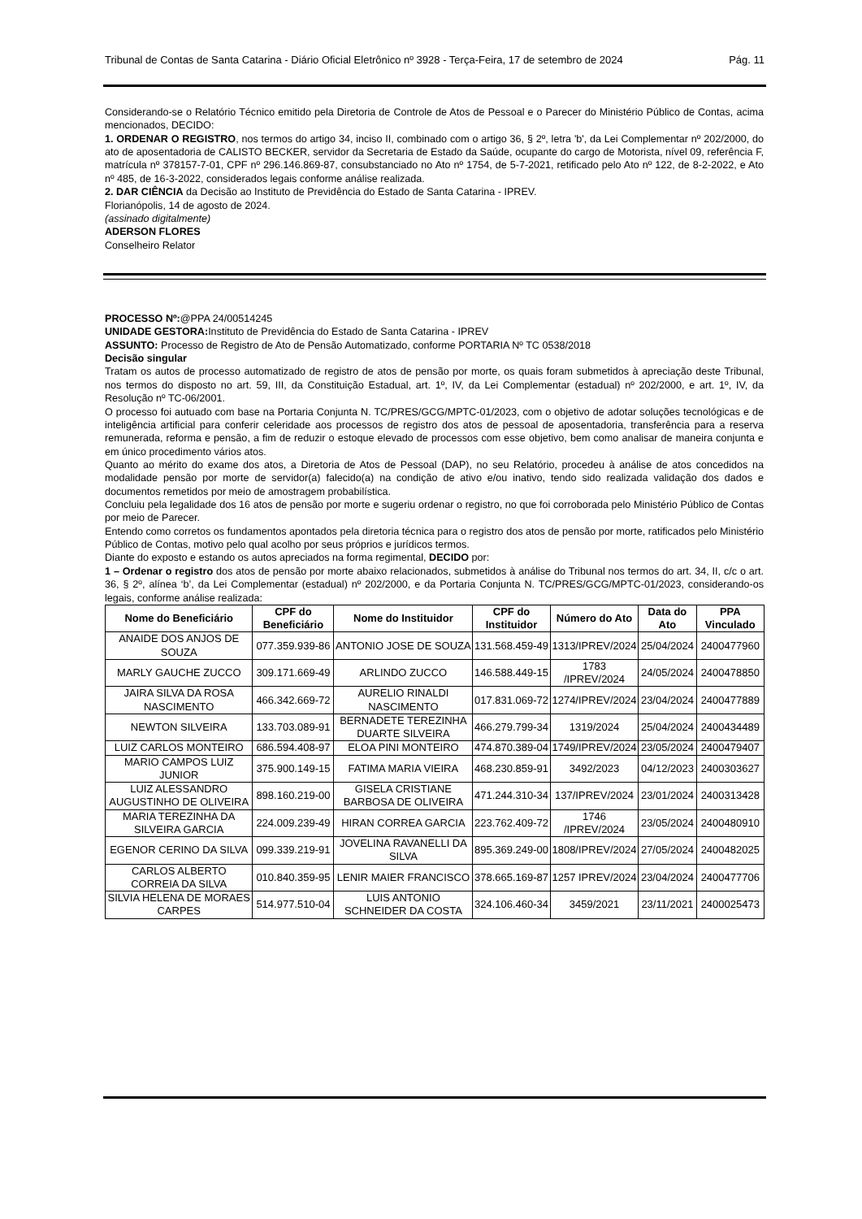Tribunal de Contas de Santa Catarina - Diário Oficial Eletrônico nº 3928 - Terça-Feira, 17 de setembro de 2024 Pág. 11
Considerando-se o Relatório Técnico emitido pela Diretoria de Controle de Atos de Pessoal e o Parecer do Ministério Público de Contas, acima mencionados, DECIDO:
1. ORDENAR O REGISTRO, nos termos do artigo 34, inciso II, combinado com o artigo 36, § 2º, letra 'b', da Lei Complementar nº 202/2000, do ato de aposentadoria de CALISTO BECKER, servidor da Secretaria de Estado da Saúde, ocupante do cargo de Motorista, nível 09, referência F, matrícula nº 378157-7-01, CPF nº 296.146.869-87, consubstanciado no Ato nº 1754, de 5-7-2021, retificado pelo Ato nº 122, de 8-2-2022, e Ato nº 485, de 16-3-2022, considerados legais conforme análise realizada.
2. DAR CIÊNCIA da Decisão ao Instituto de Previdência do Estado de Santa Catarina - IPREV.
Florianópolis, 14 de agosto de 2024.
(assinado digitalmente)
ADERSON FLORES
Conselheiro Relator
PROCESSO Nº:@PPA 24/00514245
UNIDADE GESTORA: Instituto de Previdência do Estado de Santa Catarina - IPREV
ASSUNTO: Processo de Registro de Ato de Pensão Automatizado, conforme PORTARIA Nº TC 0538/2018
Decisão singular
Tratam os autos de processo automatizado de registro de atos de pensão por morte, os quais foram submetidos à apreciação deste Tribunal, nos termos do disposto no art. 59, III, da Constituição Estadual, art. 1º, IV, da Lei Complementar (estadual) nº 202/2000, e art. 1º, IV, da Resolução nº TC-06/2001.
O processo foi autuado com base na Portaria Conjunta N. TC/PRES/GCG/MPTC-01/2023, com o objetivo de adotar soluções tecnológicas e de inteligência artificial para conferir celeridade aos processos de registro dos atos de pessoal de aposentadoria, transferência para a reserva remunerada, reforma e pensão, a fim de reduzir o estoque elevado de processos com esse objetivo, bem como analisar de maneira conjunta e em único procedimento vários atos.
Quanto ao mérito do exame dos atos, a Diretoria de Atos de Pessoal (DAP), no seu Relatório, procedeu à análise de atos concedidos na modalidade pensão por morte de servidor(a) falecido(a) na condição de ativo e/ou inativo, tendo sido realizada validação dos dados e documentos remetidos por meio de amostragem probabilística.
Concluiu pela legalidade dos 16 atos de pensão por morte e sugeriu ordenar o registro, no que foi corroborada pelo Ministério Público de Contas por meio de Parecer.
Entendo como corretos os fundamentos apontados pela diretoria técnica para o registro dos atos de pensão por morte, ratificados pelo Ministério Público de Contas, motivo pelo qual acolho por seus próprios e jurídicos termos.
Diante do exposto e estando os autos apreciados na forma regimental, DECIDO por:
1 – Ordenar o registro dos atos de pensão por morte abaixo relacionados, submetidos à análise do Tribunal nos termos do art. 34, II, c/c o art. 36, § 2º, alínea ‘b’, da Lei Complementar (estadual) nº 202/2000, e da Portaria Conjunta N. TC/PRES/GCG/MPTC-01/2023, considerando-os legais, conforme análise realizada:
| Nome do Beneficiário | CPF do Beneficiário | Nome do Instituidor | CPF do Instituidor | Número do Ato | Data do Ato | PPA Vinculado |
| --- | --- | --- | --- | --- | --- | --- |
| ANAIDE DOS ANJOS DE SOUZA | 077.359.939-86 | ANTONIO JOSE DE SOUZA | 131.568.459-49 | 1313/IPREV/2024 | 25/04/2024 | 2400477960 |
| MARLY GAUCHE ZUCCO | 309.171.669-49 | ARLINDO ZUCCO | 146.588.449-15 | 1783 /IPREV/2024 | 24/05/2024 | 2400478850 |
| JAIRA SILVA DA ROSA NASCIMENTO | 466.342.669-72 | AURELIO RINALDI NASCIMENTO | 017.831.069-72 | 1274/IPREV/2024 | 23/04/2024 | 2400477889 |
| NEWTON SILVEIRA | 133.703.089-91 | BERNADETE TEREZINHA DUARTE SILVEIRA | 466.279.799-34 | 1319/2024 | 25/04/2024 | 2400434489 |
| LUIZ CARLOS MONTEIRO | 686.594.408-97 | ELOA PINI MONTEIRO | 474.870.389-04 | 1749/IPREV/2024 | 23/05/2024 | 2400479407 |
| MARIO CAMPOS LUIZ JUNIOR | 375.900.149-15 | FATIMA MARIA VIEIRA | 468.230.859-91 | 3492/2023 | 04/12/2023 | 2400303627 |
| LUIZ ALESSANDRO AUGUSTINHO DE OLIVEIRA | 898.160.219-00 | GISELA CRISTIANE BARBOSA DE OLIVEIRA | 471.244.310-34 | 137/IPREV/2024 | 23/01/2024 | 2400313428 |
| MARIA TEREZINHA DA SILVEIRA GARCIA | 224.009.239-49 | HIRAN CORREA GARCIA | 223.762.409-72 | 1746 /IPREV/2024 | 23/05/2024 | 2400480910 |
| EGENOR CERINO DA SILVA | 099.339.219-91 | JOVELINA RAVANELLI DA SILVA | 895.369.249-00 | 1808/IPREV/2024 | 27/05/2024 | 2400482025 |
| CARLOS ALBERTO CORREIA DA SILVA | 010.840.359-95 | LENIR MAIER FRANCISCO | 378.665.169-87 | 1257 IPREV/2024 | 23/04/2024 | 2400477706 |
| SILVIA HELENA DE MORAES CARPES | 514.977.510-04 | LUIS ANTONIO SCHNEIDER DA COSTA | 324.106.460-34 | 3459/2021 | 23/11/2021 | 2400025473 |